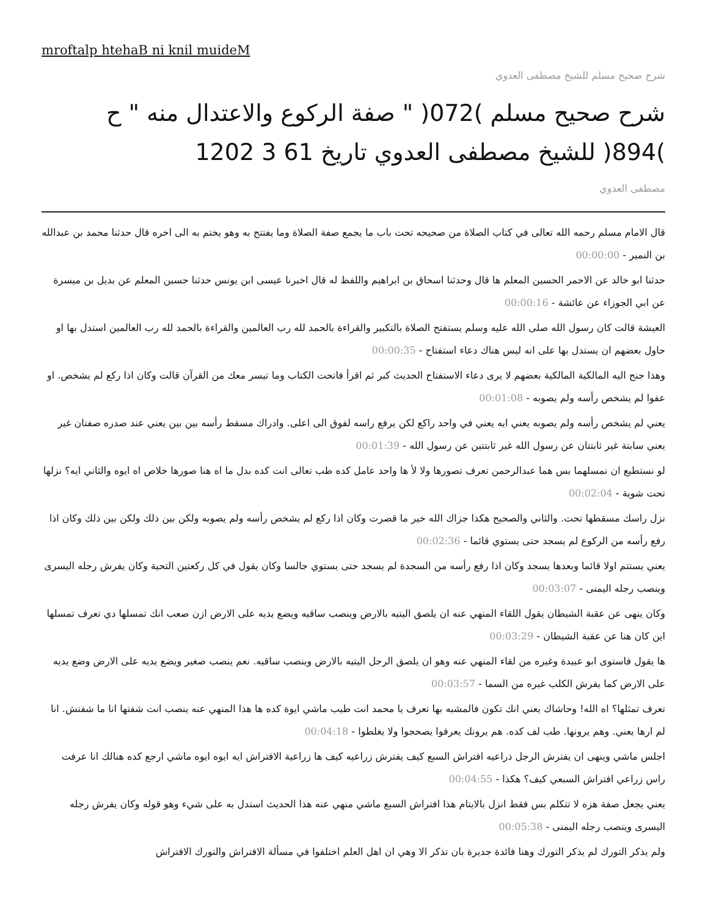mroftalp htehaB ni knil muideM
شرح صحيح مسلم للشيخ مصطفى العدوي
شرح صحيح مسلم )072( " صفة الركوع والاعتدال منه " ح )894( للشيخ مصطفى العدوي تاريخ 61 3 1202
مصطفى العدوي
قال الامام مسلم رحمه الله تعالى في كتاب الصلاة من صحيحه تحت باب ما يجمع صفة الصلاة وما يفتتح به وهو يختم به الى اخره قال حدثنا محمد بن عبدالله بن النمير - 00:00:00
حدثنا ابو خالد عن الاحمر الحسين المعلم ها قال وحدثنا اسحاق بن ابراهيم واللفظ له قال اخبرنا عيسى ابن يونس حدثنا حسين المعلم عن بديل بن ميسرة عن ابي الجوزاء عن عائشة - 00:00:16
العيشة قالت كان رسول الله صلى الله عليه وسلم يستفتح الصلاة بالتكبير والقراءة بالحمد لله رب العالمين والقراءة بالحمد لله رب العالمين استدل بها او حاول بعضهم ان يستدل بها على انه ليس هناك دعاء استفتاح - 00:00:35
وهذا جنح اليه المالكية المالكية بعضهم لا يرى دعاء الاستفتاح الحديث كبر ثم اقرأ فاتحت الكتاب وما تيسر معك من القرآن قالت وكان اذا ركع لم يشخص. او عفوا لم يشخص رأسه ولم يصوبه - 00:01:08
يعني لم يشخص رأسه ولم يصوبه يعني ايه يعني في واحد راكع لكن يرفع راسه لفوق الى اعلى. وادراك مسقط رأسه بين بين يعني عند صدره صفتان غير يعني سابتة غير ثابتتان عن رسول الله غير ثابتتين عن رسول الله - 00:01:39
لو نستطيع ان نمسلهما بس هما عبدالرحمن تعرف تصورها ولا لأ ها واحد عامل كده طب تعالى انت كده بدل ما اه هنا صورها خلاص اه ايوه والثاني ايه؟ نزلها تحت شوية - 00:02:04
نزل راسك مسقطها تحت. والثاني والصحيح هكذا جزاك الله خير ما قصرت وكان اذا ركع لم يشخص رأسه ولم يصوبه ولكن بين ذلك ولكن بين ذلك وكان اذا رفع رأسه من الركوع لم يسجد حتى يستوي قائما - 00:02:36
يعني يستتم اولا قائما وبعدها يسجد وكان اذا رفع رأسه من السجدة لم يسجد حتى يستوي جالسا وكان يقول في كل ركعتين التحية وكان يفرش رجله اليسرى وينصب رجله اليمنى - 00:03:07
وكان ينهى عن عقبة الشيطان يقول اللقاء المنهي عنه ان يلصق اليتيه بالارض وينصب ساقيه ويضع يديه على الارض ازن صعب انك تمسلها دي تعرف تمسلها اين كان هنا عن عقبة الشيطان - 00:03:29
ها يقول فاستوى ابو عبيدة وغيره من لقاء المنهي عنه وهو ان يلصق الرجل اليتيه بالارض وينصب ساقيه. نعم ينصب صغير ويضع يديه على الارض وضع يديه على الارض كما يفرش الكلب غيره من السما - 00:03:57
تعرف تمثلها؟ اه الله! وحاشاك يعني انك تكون فالمشبه بها تعرف يا محمد انت طيب ماشي ايوة كده ها هذا المنهي عنه ينصب انت شفتها انا ما شفتش. انا لم ارها يعني. وهم يرونها. طب لف كده. هم يرونك يعرفوا يصحجوا ولا يغلطوا - 00:04:18
اجلس ماشي وينهى ان يفترش الرجل ذراعيه افتراش السبع كيف يفترش زراعيه كيف ها زراعية الافتراش ايه ايوه ايوه ماشي ارجع كده هنالك انا عرفت راس زراعي افتراش السبعي كيف؟ هكذا - 00:04:55
يعني يجعل صفة هزه لا تتكلم بس فقط انزل بالايتام هذا افتراش السبع ماشي منهي عنه هذا الحديث استدل به على شيء وهو قوله وكان يفرش رجله اليسرى وينصب رجله اليمنى - 00:05:38
ولم يذكر التورك لم يذكر التورك وهنا فائدة جديرة بان تذكر الا وهي ان اهل العلم اختلفوا في مسألة الافتراش والتورك الافتراش